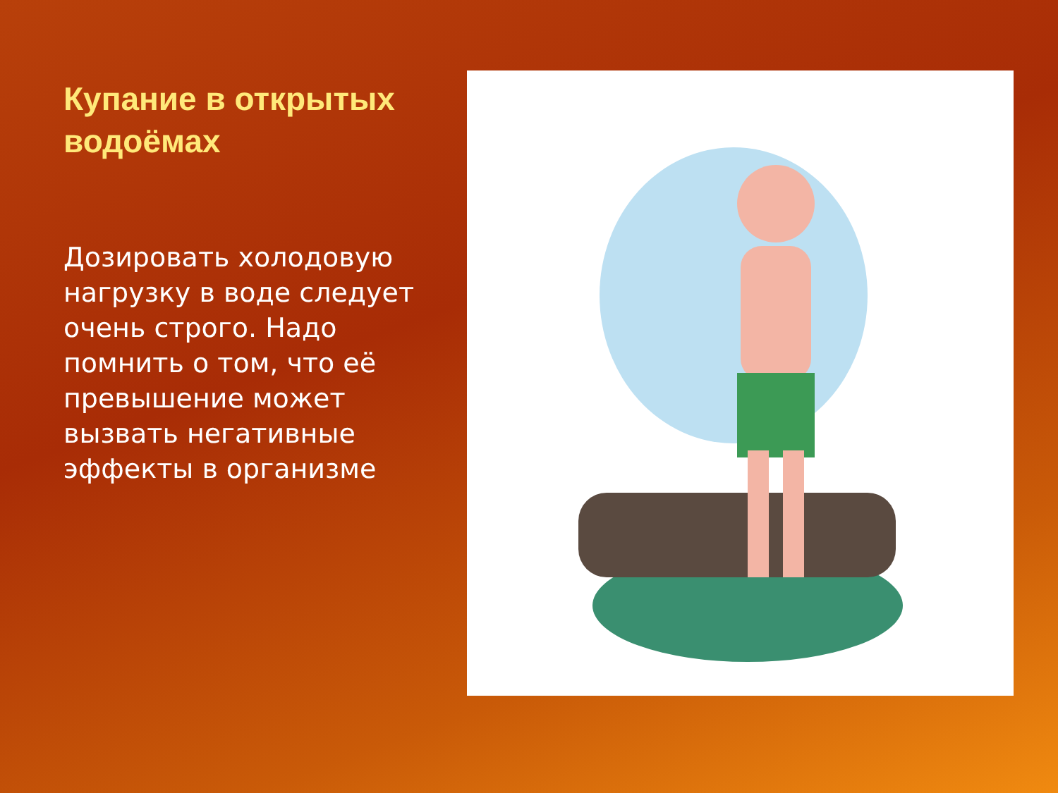Купание в открытых водоёмах
Дозировать холодовую нагрузку в воде следует очень строго. Надо помнить о том, что её превышение может вызвать негативные эффекты в организме